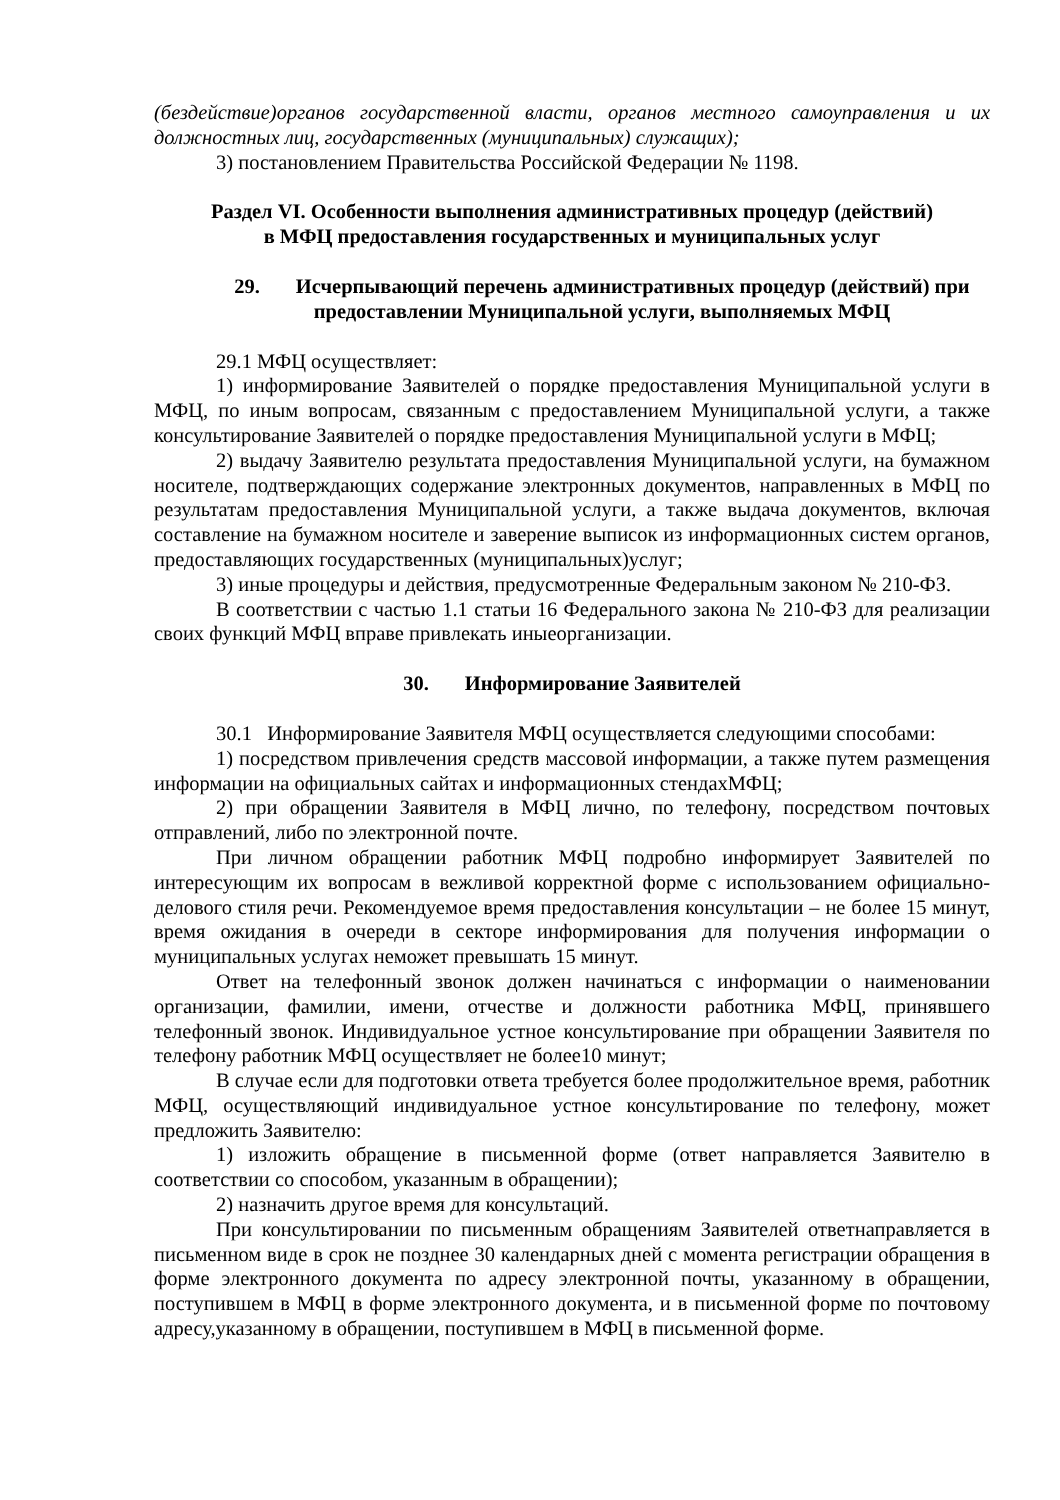(бездействие)органов государственной власти, органов местного самоуправления и их должностных лиц, государственных (муниципальных) служащих);
3) постановлением Правительства Российской Федерации № 1198.
Раздел VI. Особенности выполнения административных процедур (действий)
в МФЦ предоставления государственных и муниципальных услуг
29. Исчерпывающий перечень административных процедур (действий) при предоставлении Муниципальной услуги, выполняемых МФЦ
29.1 МФЦ осуществляет:
1) информирование Заявителей о порядке предоставления Муниципальной услуги в МФЦ, по иным вопросам, связанным с предоставлением Муниципальной услуги, а также консультирование Заявителей о порядке предоставления Муниципальной услуги в МФЦ;
2) выдачу Заявителю результата предоставления Муниципальной услуги, на бумажном носителе, подтверждающих содержание электронных документов, направленных в МФЦ по результатам предоставления Муниципальной услуги, а также выдача документов, включая составление на бумажном носителе и заверение выписок из информационных систем органов, предоставляющих государственных (муниципальных)услуг;
3) иные процедуры и действия, предусмотренные Федеральным законом № 210-ФЗ.
В соответствии с частью 1.1 статьи 16 Федерального закона № 210-ФЗ для реализации своих функций МФЦ вправе привлекать иныеорганизации.
30. Информирование Заявителей
30.1 Информирование Заявителя МФЦ осуществляется следующими способами:
1) посредством привлечения средств массовой информации, а также путем размещения информации на официальных сайтах и информационных стендахМФЦ;
2) при обращении Заявителя в МФЦ лично, по телефону, посредством почтовых отправлений, либо по электронной почте.
При личном обращении работник МФЦ подробно информирует Заявителей по интересующим их вопросам в вежливой корректной форме с использованием официально-делового стиля речи. Рекомендуемое время предоставления консультации – не более 15 минут, время ожидания в очереди в секторе информирования для получения информации о муниципальных услугах неможет превышать 15 минут.
Ответ на телефонный звонок должен начинаться с информации о наименовании организации, фамилии, имени, отчестве и должности работника МФЦ, принявшего телефонный звонок. Индивидуальное устное консультирование при обращении Заявителя по телефону работник МФЦ осуществляет не более10 минут;
В случае если для подготовки ответа требуется более продолжительное время, работник МФЦ, осуществляющий индивидуальное устное консультирование по телефону, может предложить Заявителю:
1) изложить обращение в письменной форме (ответ направляется Заявителю в соответствии со способом, указанным в обращении);
2) назначить другое время для консультаций.
При консультировании по письменным обращениям Заявителей ответнаправляется в письменном виде в срок не позднее 30 календарных дней с момента регистрации обращения в форме электронного документа по адресу электронной почты, указанному в обращении, поступившем в МФЦ в форме электронного документа, и в письменной форме по почтовому адресу,указанному в обращении, поступившем в МФЦ в письменной форме.